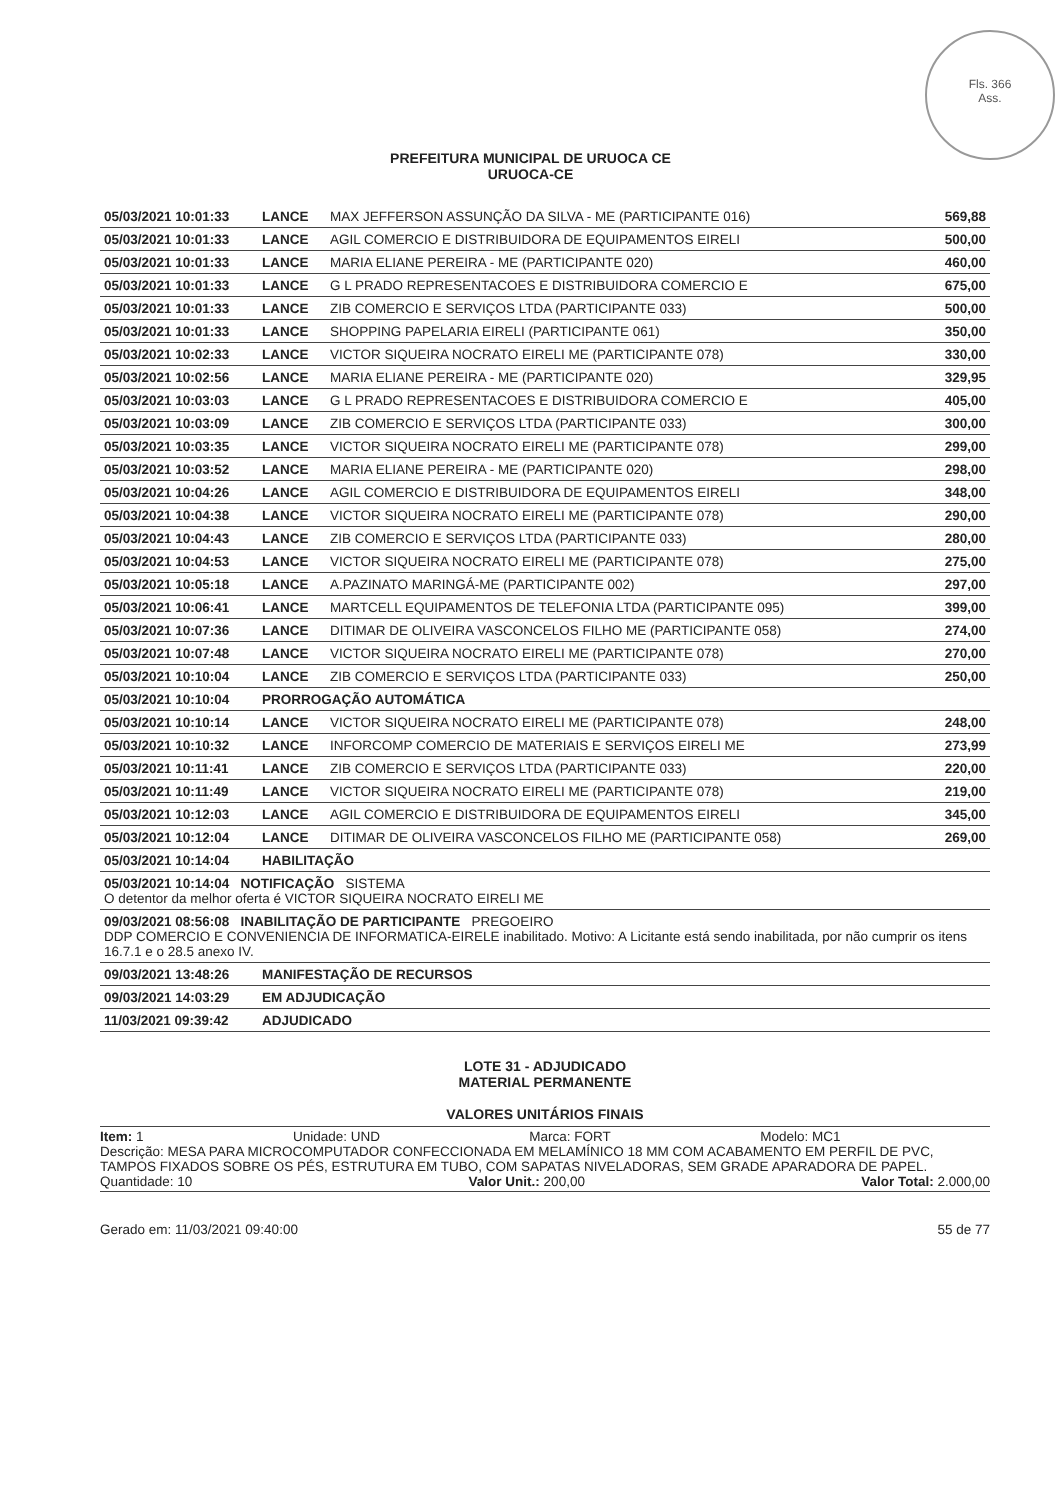Fls. 366
Ass.
PREFEITURA MUNICIPAL DE URUOCA CE
URUOCA-CE
| 05/03/2021 10:01:33 | LANCE | MAX JEFFERSON ASSUNÇÃO DA SILVA - ME (PARTICIPANTE 016) | 569,88 |
| 05/03/2021 10:01:33 | LANCE | AGIL COMERCIO E DISTRIBUIDORA DE EQUIPAMENTOS EIRELI | 500,00 |
| 05/03/2021 10:01:33 | LANCE | MARIA ELIANE PEREIRA - ME (PARTICIPANTE 020) | 460,00 |
| 05/03/2021 10:01:33 | LANCE | G L PRADO REPRESENTACOES E DISTRIBUIDORA COMERCIO E | 675,00 |
| 05/03/2021 10:01:33 | LANCE | ZIB COMERCIO E SERVIÇOS LTDA (PARTICIPANTE 033) | 500,00 |
| 05/03/2021 10:01:33 | LANCE | SHOPPING PAPELARIA EIRELI (PARTICIPANTE 061) | 350,00 |
| 05/03/2021 10:02:33 | LANCE | VICTOR SIQUEIRA NOCRATO EIRELI ME (PARTICIPANTE 078) | 330,00 |
| 05/03/2021 10:02:56 | LANCE | MARIA ELIANE PEREIRA - ME (PARTICIPANTE 020) | 329,95 |
| 05/03/2021 10:03:03 | LANCE | G L PRADO REPRESENTACOES E DISTRIBUIDORA COMERCIO E | 405,00 |
| 05/03/2021 10:03:09 | LANCE | ZIB COMERCIO E SERVIÇOS LTDA (PARTICIPANTE 033) | 300,00 |
| 05/03/2021 10:03:35 | LANCE | VICTOR SIQUEIRA NOCRATO EIRELI ME (PARTICIPANTE 078) | 299,00 |
| 05/03/2021 10:03:52 | LANCE | MARIA ELIANE PEREIRA - ME (PARTICIPANTE 020) | 298,00 |
| 05/03/2021 10:04:26 | LANCE | AGIL COMERCIO E DISTRIBUIDORA DE EQUIPAMENTOS EIRELI | 348,00 |
| 05/03/2021 10:04:38 | LANCE | VICTOR SIQUEIRA NOCRATO EIRELI ME (PARTICIPANTE 078) | 290,00 |
| 05/03/2021 10:04:43 | LANCE | ZIB COMERCIO E SERVIÇOS LTDA (PARTICIPANTE 033) | 280,00 |
| 05/03/2021 10:04:53 | LANCE | VICTOR SIQUEIRA NOCRATO EIRELI ME (PARTICIPANTE 078) | 275,00 |
| 05/03/2021 10:05:18 | LANCE | A.PAZINATO MARINGÁ-ME (PARTICIPANTE 002) | 297,00 |
| 05/03/2021 10:06:41 | LANCE | MARTCELL EQUIPAMENTOS DE TELEFONIA LTDA (PARTICIPANTE 095) | 399,00 |
| 05/03/2021 10:07:36 | LANCE | DITIMAR DE OLIVEIRA VASCONCELOS FILHO ME (PARTICIPANTE 058) | 274,00 |
| 05/03/2021 10:07:48 | LANCE | VICTOR SIQUEIRA NOCRATO EIRELI ME (PARTICIPANTE 078) | 270,00 |
| 05/03/2021 10:10:04 | LANCE | ZIB COMERCIO E SERVIÇOS LTDA (PARTICIPANTE 033) | 250,00 |
| 05/03/2021 10:10:04 | PRORROGAÇÃO AUTOMÁTICA | | |
| 05/03/2021 10:10:14 | LANCE | VICTOR SIQUEIRA NOCRATO EIRELI ME (PARTICIPANTE 078) | 248,00 |
| 05/03/2021 10:10:32 | LANCE | INFORCOMP COMERCIO DE MATERIAIS E SERVIÇOS EIRELI ME | 273,99 |
| 05/03/2021 10:11:41 | LANCE | ZIB COMERCIO E SERVIÇOS LTDA (PARTICIPANTE 033) | 220,00 |
| 05/03/2021 10:11:49 | LANCE | VICTOR SIQUEIRA NOCRATO EIRELI ME (PARTICIPANTE 078) | 219,00 |
| 05/03/2021 10:12:03 | LANCE | AGIL COMERCIO E DISTRIBUIDORA DE EQUIPAMENTOS EIRELI | 345,00 |
| 05/03/2021 10:12:04 | LANCE | DITIMAR DE OLIVEIRA VASCONCELOS FILHO ME (PARTICIPANTE 058) | 269,00 |
| 05/03/2021 10:14:04 | HABILITAÇÃO | | |
| 05/03/2021 10:14:04 NOTIFICAÇÃO SISTEMA O detentor da melhor oferta é VICTOR SIQUEIRA NOCRATO EIRELI ME | | | |
| 09/03/2021 08:56:08 INABILITAÇÃO DE PARTICIPANTE PREGOEIRO DDP COMERCIO E CONVENIENCIA DE INFORMATICA-EIRELE inabilitado. Motivo: A Licitante está sendo inabilitada, por não cumprir os itens 16.7.1 e o 28.5 anexo IV. | | | |
| 09/03/2021 13:48:26 | MANIFESTAÇÃO DE RECURSOS | | |
| 09/03/2021 14:03:29 | EM ADJUDICAÇÃO | | |
| 11/03/2021 09:39:42 | ADJUDICADO | | |
LOTE 31 - ADJUDICADO
MATERIAL PERMANENTE
VALORES UNITÁRIOS FINAIS
Item: 1 Unidade: UND Marca: FORT Modelo: MC1
Descrição: MESA PARA MICROCOMPUTADOR CONFECCIONADA EM MELAMÍNICO 18 MM COM ACABAMENTO EM PERFIL DE PVC, TAMPOS FIXADOS SOBRE OS PÉS, ESTRUTURA EM TUBO, COM SAPATAS NIVELADORAS, SEM GRADE APARADORA DE PAPEL.
Quantidade: 10 Valor Unit.: 200,00 Valor Total: 2.000,00
Gerado em: 11/03/2021 09:40:00 55 de 77